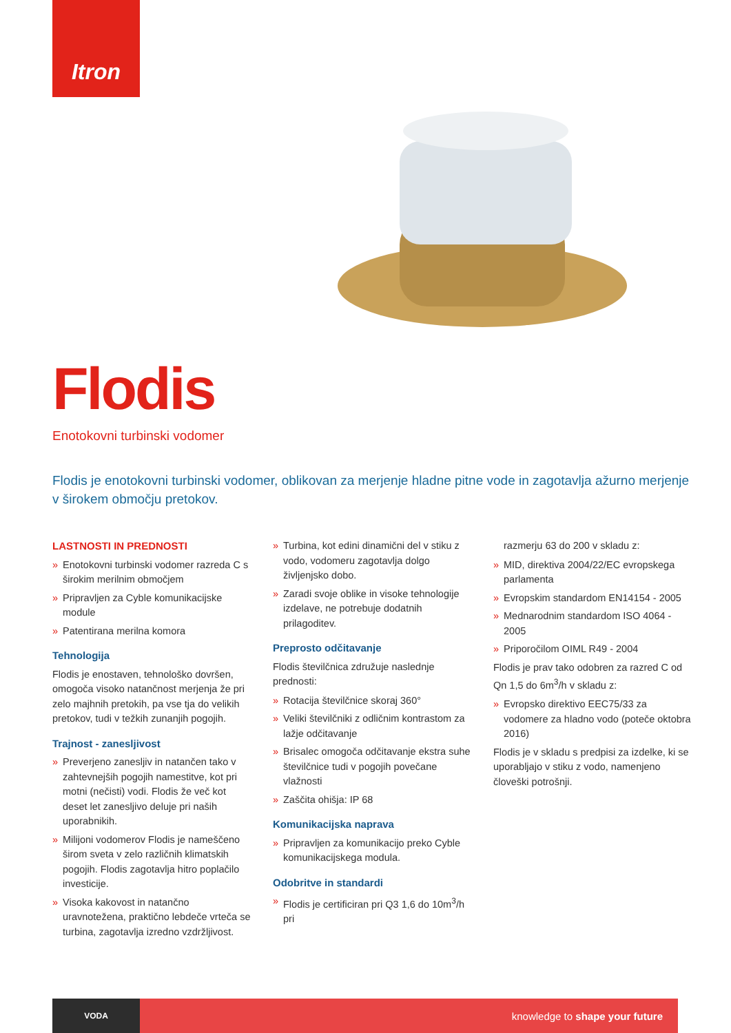Itron
Flodis
Enotokovni turbinski vodomer
Flodis je enotokovni turbinski vodomer, oblikovan za merjenje hladne pitne vode in zagotavlja ažurno merjenje v širokem območju pretokov.
LASTNOSTI IN PREDNOSTI
» Enotokovni turbinski vodomer razreda C s širokim merilnim območjem
» Pripravljen za Cyble komunikacijske module
» Patentirana merilna komora
Tehnologija
Flodis je enostaven, tehnološko dovršen, omogoča visoko natančnost merjenja že pri zelo majhnih pretokih, pa vse tja do velikih pretokov, tudi v težkih zunanjih pogojih.
Trajnost - zanesljivost
» Preverjeno zanesljiv in natančen tako v zahtevnejših pogojih namestitve, kot pri motni (nečisti) vodi. Flodis že več kot deset let zanesljivo deluje pri naših uporabnikih.
» Milijoni vodomerov Flodis je nameščeno širom sveta v zelo različnih klimatskih pogojih. Flodis zagotavlja hitro poplačilo investicije.
» Visoka kakovost in natančno uravnotežena, praktično lebdeče vrteča se turbina, zagotavlja izredno vzdržljivost.
» Turbina, kot edini dinamični del v stiku z vodo, vodomeru zagotavlja dolgo življenjsko dobo.
» Zaradi svoje oblike in visoke tehnologije izdelave, ne potrebuje dodatnih prilagoditev.
Preprosto odčitavanje
Flodis številčnica združuje naslednje prednosti:
» Rotacija številčnice skoraj 360°
» Veliki številčniki z odličnim kontrastom za lažje odčitavanje
» Brisalec omogoča odčitavanje ekstra suhe številčnice tudi v pogojih povečane vlažnosti
» Zaščita ohišja: IP 68
Komunikacijska naprava
» Pripravljen za komunikacijo preko Cyble komunikacijskega modula.
Odobritve in standardi
» Flodis je certificiran pri Q3 1,6 do 10m<sup>3</sup>/h pri
razmerju 63 do 200 v skladu z:
» MID, direktiva 2004/22/EC evropskega parlamenta
» Evropskim standardom EN14154 - 2005
» Mednarodnim standardom ISO 4064 - 2005
» Priporočilom OIML R49 - 2004
Flodis je prav tako odobren za razred C od Qn 1,5 do 6m<sup>3</sup>/h v skladu z:
» Evropsko direktivo EEC75/33 za vodomere za hladno vodo (poteče oktobra 2016)
Flodis je v skladu s predpisi za izdelke, ki se uporabljajo v stiku z vodo, namenjeno človeški potrošnji.
VODA
knowledge to shape your future